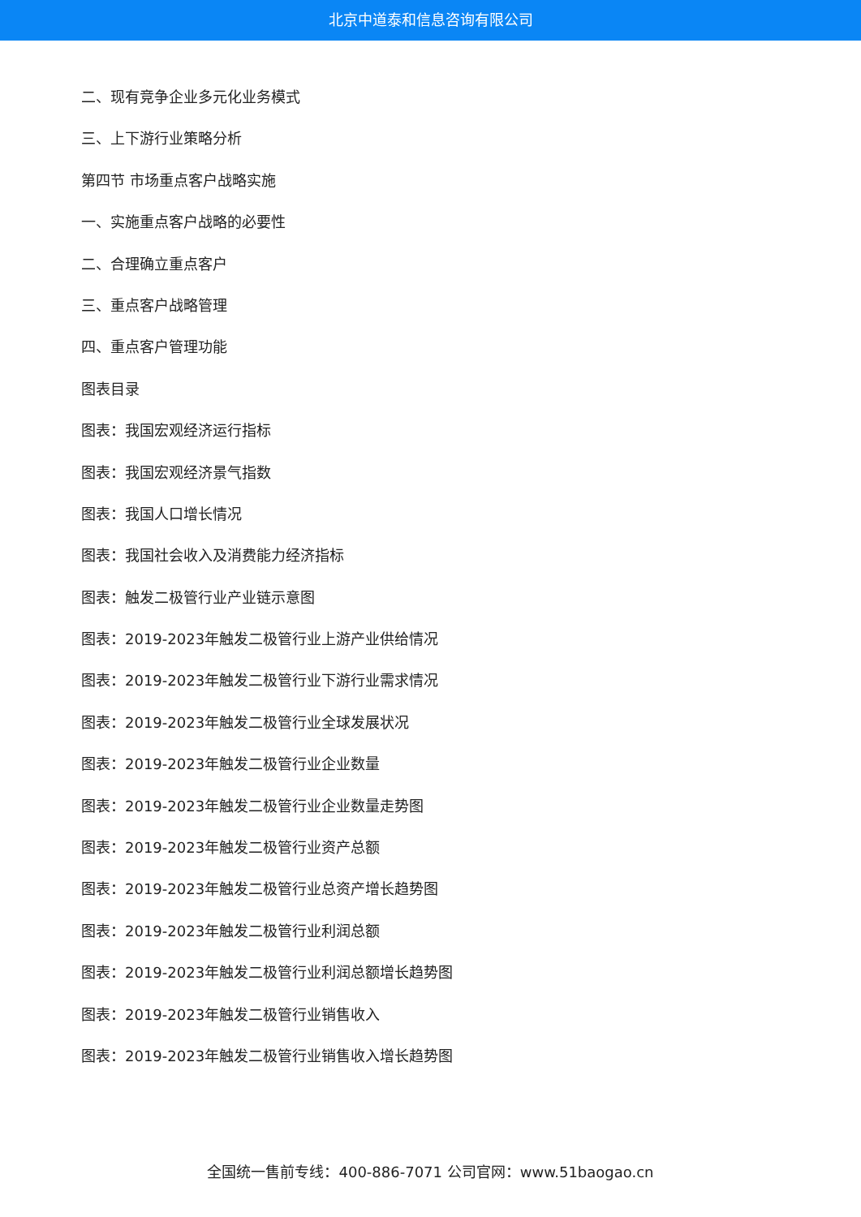北京中道泰和信息咨询有限公司
二、现有竞争企业多元化业务模式
三、上下游行业策略分析
第四节 市场重点客户战略实施
一、实施重点客户战略的必要性
二、合理确立重点客户
三、重点客户战略管理
四、重点客户管理功能
图表目录
图表：我国宏观经济运行指标
图表：我国宏观经济景气指数
图表：我国人口增长情况
图表：我国社会收入及消费能力经济指标
图表：触发二极管行业产业链示意图
图表：2019-2023年触发二极管行业上游产业供给情况
图表：2019-2023年触发二极管行业下游行业需求情况
图表：2019-2023年触发二极管行业全球发展状况
图表：2019-2023年触发二极管行业企业数量
图表：2019-2023年触发二极管行业企业数量走势图
图表：2019-2023年触发二极管行业资产总额
图表：2019-2023年触发二极管行业总资产增长趋势图
图表：2019-2023年触发二极管行业利润总额
图表：2019-2023年触发二极管行业利润总额增长趋势图
图表：2019-2023年触发二极管行业销售收入
图表：2019-2023年触发二极管行业销售收入增长趋势图
全国统一售前专线：400-886-7071 公司官网：www.51baogao.cn